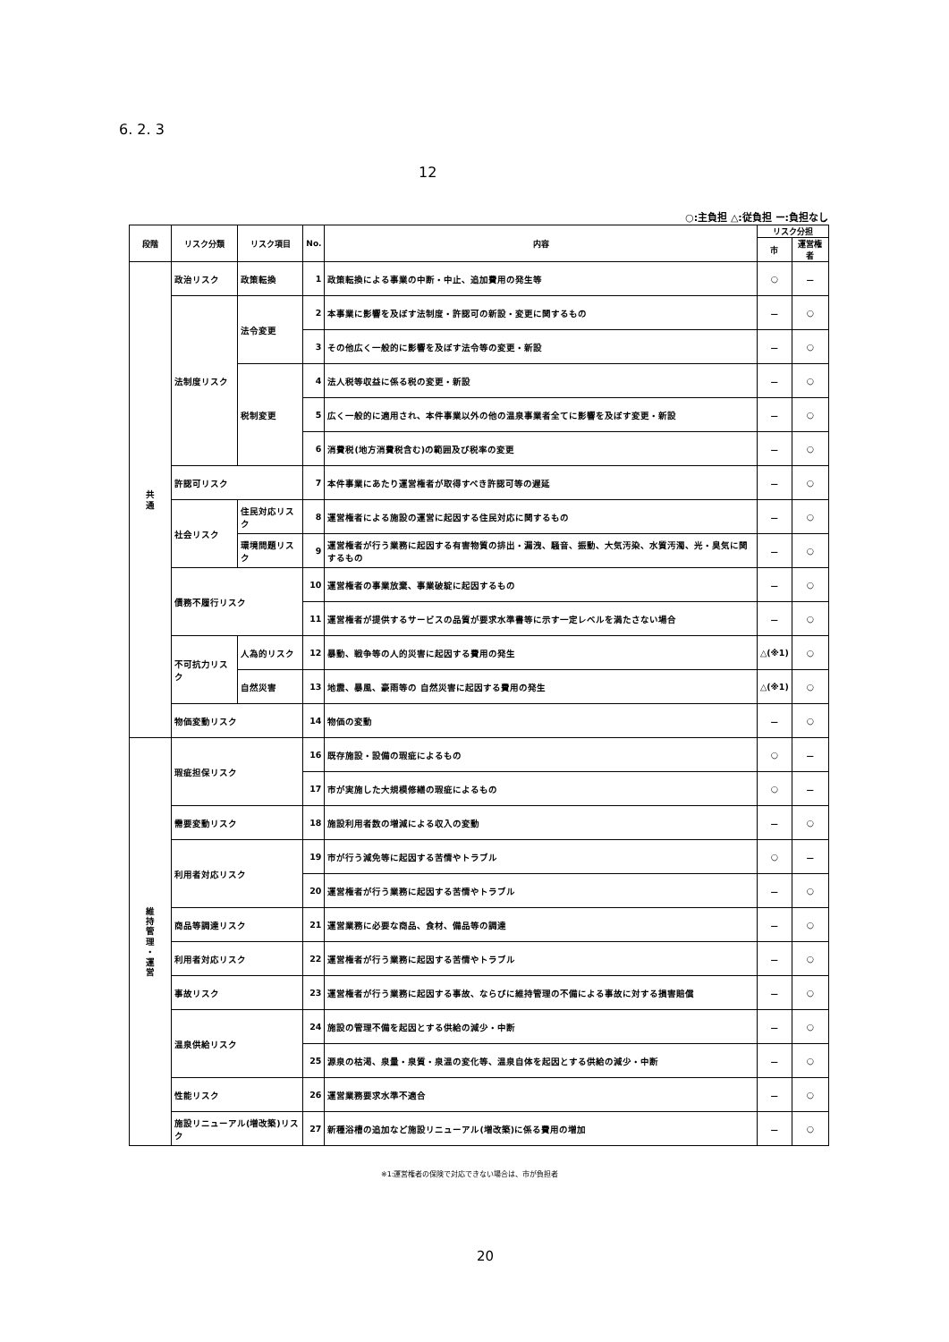6. 2. 3
12
○:主負担 △:従負担 ー:負担なし
| 段階 | リスク分類 | リスク項目 | No. | 内容 | リスク分担 | |
| --- | --- | --- | --- | --- | --- | --- |
| | | | | | 市 | 運営権者 |
| 共 通 | 政治リスク | 政策転換 | 1 | 政策転換による事業の中断・中止、追加費用の発生等 | ○ | － |
| | 法制度リスク | 法令変更 | 2 | 本事業に影響を及ぼす法制度・許認可の新設・変更に関するもの | － | ○ |
| | | | 3 | その他広く一般的に影響を及ぼす法令等の変更・新設 | － | ○ |
| | | 税制変更 | 4 | 法人税等収益に係る税の変更・新設 | － | ○ |
| | | | 5 | 広く一般的に適用され、本件事業以外の他の温泉事業者全てに影響を及ぼす変更・新設 | － | ○ |
| | | | 6 | 消費税(地方消費税含む)の範囲及び税率の変更 | － | ○ |
| | 許認可リスク | | 7 | 本件事業にあたり運営権者が取得すべき許認可等の遅延 | － | ○ |
| | 社会リスク | 住民対応リスク | 8 | 運営権者による施設の運営に起因する住民対応に関するもの | － | ○ |
| | | 環境問題リスク | 9 | 運営権者が行う業務に起因する有害物質の排出・漏洩、騒音、振動、大気汚染、水質汚濁、光・臭気に関するもの | － | ○ |
| | 債務不履行リスク | | 10 | 運営権者の事業放棄、事業破綻に起因するもの | － | ○ |
| | | | 11 | 運営権者が提供するサービスの品質が要求水準書等に示す一定レベルを満たさない場合 | － | ○ |
| | 不可抗力リスク | 人為的リスク | 12 | 暴動、戦争等の人的災害に起因する費用の発生 | △(※1) | ○ |
| | | 自然災害 | 13 | 地震、暴風、豪雨等の 自然災害に起因する費用の発生 | △(※1) | ○ |
| | 物価変動リスク | | 14 | 物価の変動 | － | ○ |
| 維 持 管 理 ・ 運 営 | 瑕疵担保リスク | | 16 | 既存施設・設備の瑕疵によるもの | ○ | － |
| | | | 17 | 市が実施した大規模修繕の瑕疵によるもの | ○ | － |
| | 需要変動リスク | | 18 | 施設利用者数の増減による収入の変動 | － | ○ |
| | 利用者対応リスク | | 19 | 市が行う減免等に起因する苦情やトラブル | ○ | － |
| | | | 20 | 運営権者が行う業務に起因する苦情やトラブル | － | ○ |
| | 商品等調達リスク | | 21 | 運営業務に必要な商品、食材、備品等の調達 | － | ○ |
| | 利用者対応リスク | | 22 | 運営権者が行う業務に起因する苦情やトラブル | － | ○ |
| | 事故リスク | | 23 | 運営権者が行う業務に起因する事故、ならびに維持管理の不備による事故に対する損害賠償 | － | ○ |
| | 温泉供給リスク | | 24 | 施設の管理不備を起因とする供給の減少・中断 | － | ○ |
| | | | 25 | 源泉の枯渇、泉量・泉質・泉温の変化等、温泉自体を起因とする供給の減少・中断 | － | ○ |
| | 性能リスク | | 26 | 運営業務要求水準不適合 | － | ○ |
| | 施設リニューアル(増改築)リスク | | 27 | 新種浴槽の追加など施設リニューアル(増改築)に係る費用の増加 | － | ○ |
※1:運営権者の保険で対応できない場合は、市が負担者
20